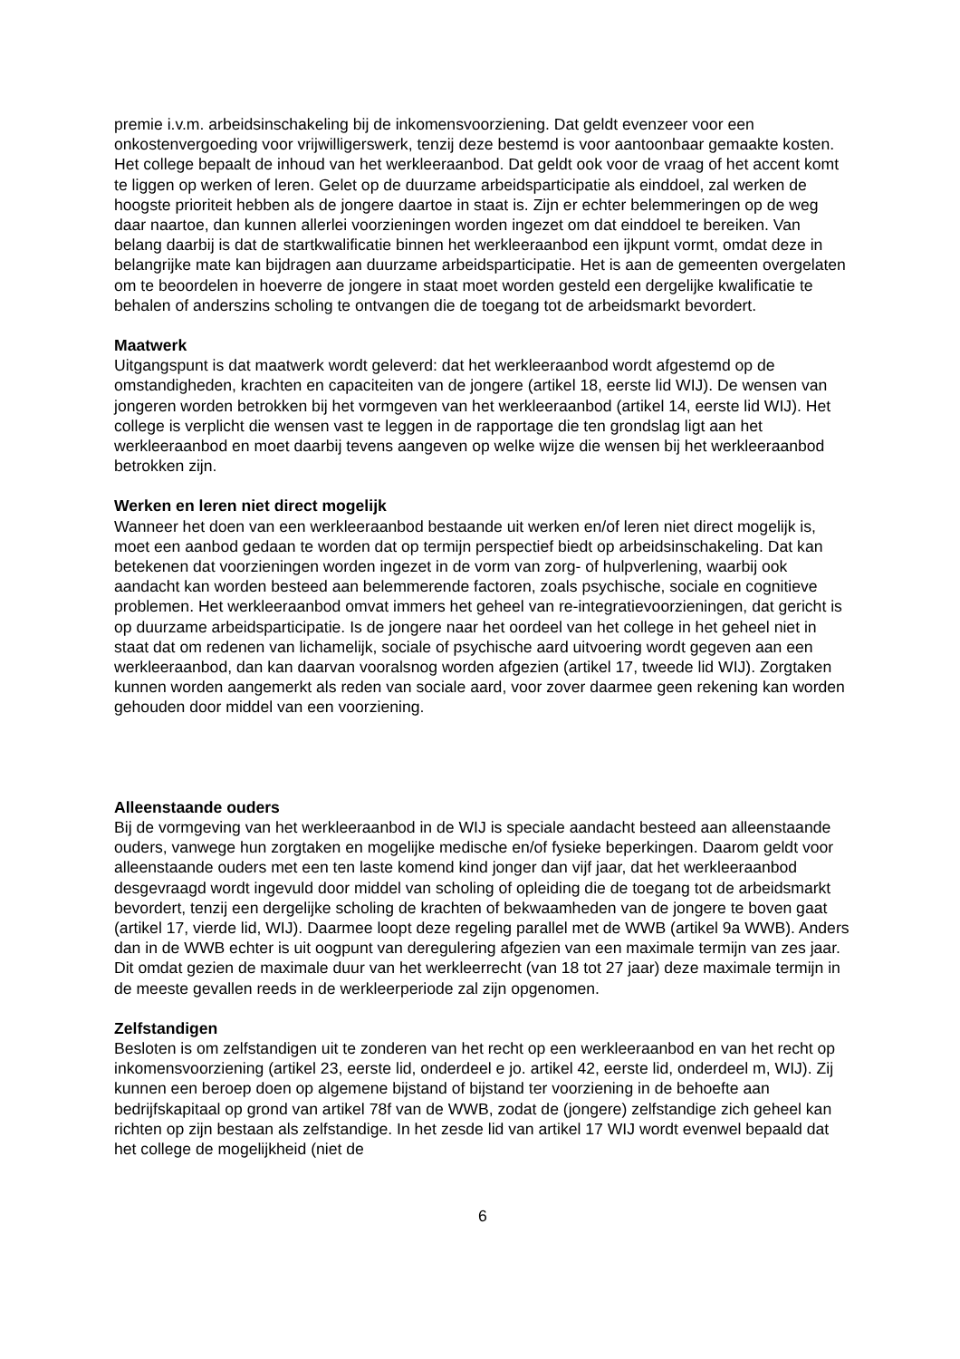premie i.v.m. arbeidsinschakeling bij de inkomensvoorziening. Dat geldt evenzeer voor een onkostenvergoeding voor vrijwilligerswerk, tenzij deze bestemd is voor aantoonbaar gemaakte kosten.
Het college bepaalt de inhoud van het werkleeraanbod. Dat geldt ook voor de vraag of het accent komt te liggen op werken of leren. Gelet op de duurzame arbeidsparticipatie als einddoel, zal werken de hoogste prioriteit hebben als de jongere daartoe in staat is. Zijn er echter belemmeringen op de weg daar naartoe, dan kunnen allerlei voorzieningen worden ingezet om dat einddoel te bereiken. Van belang daarbij is dat de startkwalificatie binnen het werkleeraanbod een ijkpunt vormt, omdat deze in belangrijke mate kan bijdragen aan duurzame arbeidsparticipatie. Het is aan de gemeenten overgelaten om te beoordelen in hoeverre de jongere in staat moet worden gesteld een dergelijke kwalificatie te behalen of anderszins scholing te ontvangen die de toegang tot de arbeidsmarkt bevordert.
Maatwerk
Uitgangspunt is dat maatwerk wordt geleverd: dat het werkleeraanbod wordt afgestemd op de omstandigheden, krachten en capaciteiten van de jongere (artikel 18, eerste lid WIJ). De wensen van jongeren worden betrokken bij het vormgeven van het werkleeraanbod (artikel 14, eerste lid WIJ). Het college is verplicht die wensen vast te leggen in de rapportage die ten grondslag ligt aan het werkleeraanbod en moet daarbij tevens aangeven op welke wijze die wensen bij het werkleeraanbod betrokken zijn.
Werken en leren niet direct mogelijk
Wanneer het doen van een werkleeraanbod bestaande uit werken en/of leren niet direct mogelijk is, moet een aanbod gedaan te worden dat op termijn perspectief biedt op arbeidsinschakeling. Dat kan betekenen dat voorzieningen worden ingezet in de vorm van zorg- of hulpverlening, waarbij ook aandacht kan worden besteed aan belemmerende factoren, zoals psychische, sociale en cognitieve problemen. Het werkleeraanbod omvat immers het geheel van re-integratievoorzieningen, dat gericht is op duurzame arbeidsparticipatie. Is de jongere naar het oordeel van het college in het geheel niet in staat dat om redenen van lichamelijk, sociale of psychische aard uitvoering wordt gegeven aan een werkleeraanbod, dan kan daarvan vooralsnog worden afgezien (artikel 17, tweede lid WIJ). Zorgtaken kunnen worden aangemerkt als reden van sociale aard, voor zover daarmee geen rekening kan worden gehouden door middel van een voorziening.
Alleenstaande ouders
Bij de vormgeving van het werkleeraanbod in de WIJ is speciale aandacht besteed aan alleenstaande ouders, vanwege hun zorgtaken en mogelijke medische en/of fysieke beperkingen. Daarom geldt voor alleenstaande ouders met een ten laste komend kind jonger dan vijf jaar, dat het werkleeraanbod desgevraagd wordt ingevuld door middel van scholing of opleiding die de toegang tot de arbeidsmarkt bevordert, tenzij een dergelijke scholing de krachten of bekwaamheden van de jongere te boven gaat (artikel 17, vierde lid, WIJ). Daarmee loopt deze regeling parallel met de WWB (artikel 9a WWB). Anders dan in de WWB echter is uit oogpunt van deregulering afgezien van een maximale termijn van zes jaar. Dit omdat gezien de maximale duur van het werkleerrecht (van 18 tot 27 jaar) deze maximale termijn in de meeste gevallen reeds in de werkleerperiode zal zijn opgenomen.
Zelfstandigen
Besloten is om zelfstandigen uit te zonderen van het recht op een werkleeraanbod en van het recht op inkomensvoorziening (artikel 23, eerste lid, onderdeel e jo. artikel 42, eerste lid, onderdeel m, WIJ). Zij kunnen een beroep doen op algemene bijstand of bijstand ter voorziening in de behoefte aan bedrijfskapitaal op grond van artikel 78f van de WWB, zodat de (jongere) zelfstandige zich geheel kan richten op zijn bestaan als zelfstandige. In het zesde lid van artikel 17 WIJ wordt evenwel bepaald dat het college de mogelijkheid (niet de
6